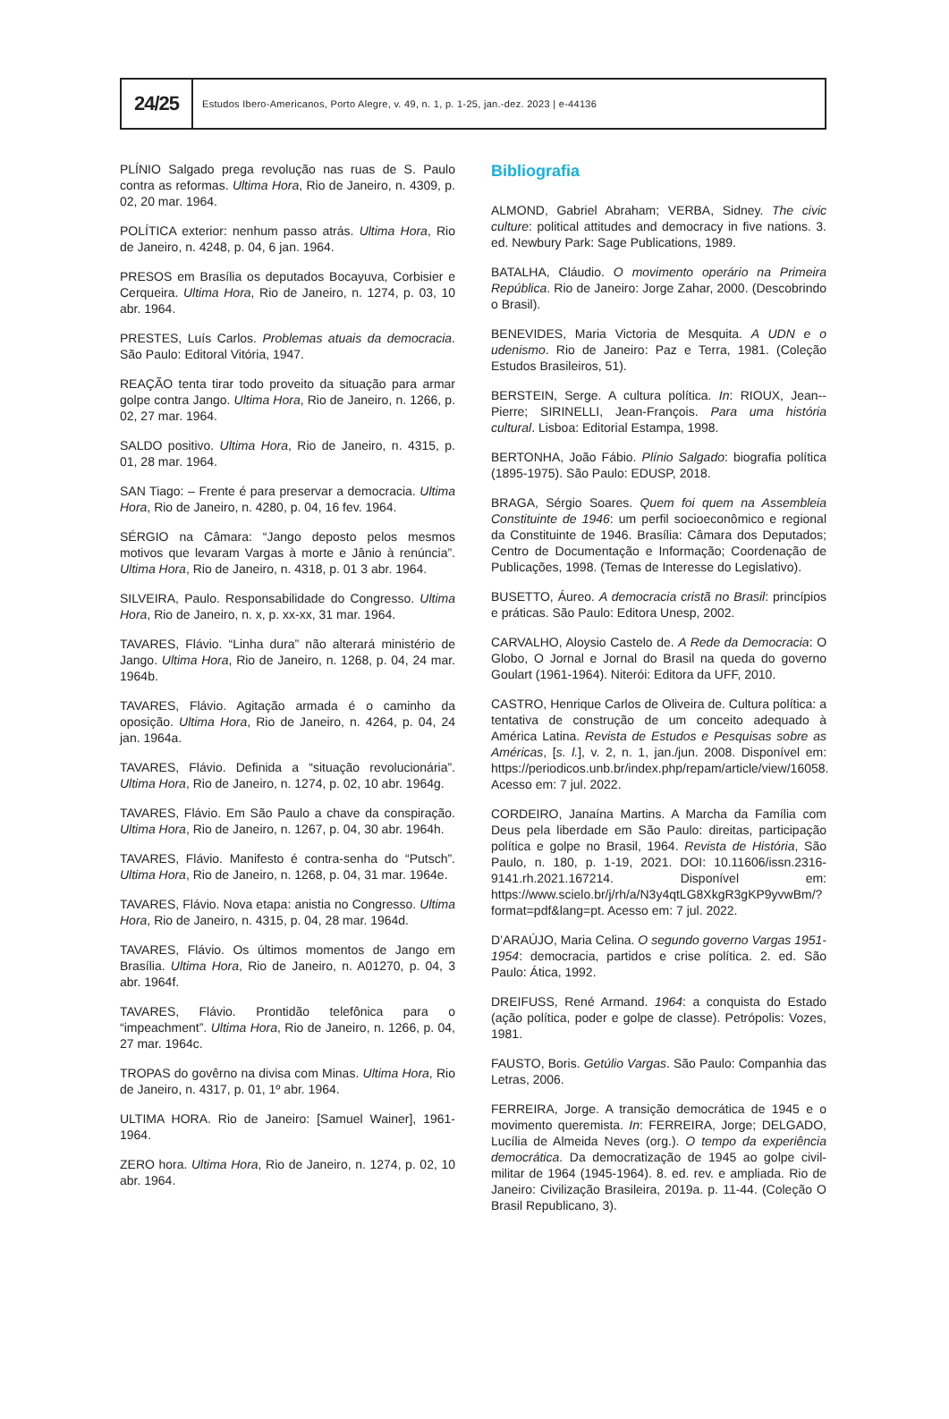24/25
Estudos Ibero-Americanos, Porto Alegre, v. 49, n. 1, p. 1-25, jan.-dez. 2023 | e-44136
PLÍNIO Salgado prega revolução nas ruas de S. Paulo contra as reformas. Ultima Hora, Rio de Janeiro, n. 4309, p. 02, 20 mar. 1964.
POLÍTICA exterior: nenhum passo atrás. Ultima Hora, Rio de Janeiro, n. 4248, p. 04, 6 jan. 1964.
PRESOS em Brasília os deputados Bocayuva, Corbisier e Cerqueira. Ultima Hora, Rio de Janeiro, n. 1274, p. 03, 10 abr. 1964.
PRESTES, Luís Carlos. Problemas atuais da democracia. São Paulo: Editoral Vitória, 1947.
REAÇÃO tenta tirar todo proveito da situação para armar golpe contra Jango. Ultima Hora, Rio de Janeiro, n. 1266, p. 02, 27 mar. 1964.
SALDO positivo. Ultima Hora, Rio de Janeiro, n. 4315, p. 01, 28 mar. 1964.
SAN Tiago: – Frente é para preservar a democracia. Ultima Hora, Rio de Janeiro, n. 4280, p. 04, 16 fev. 1964.
SÉRGIO na Câmara: “Jango deposto pelos mesmos motivos que levaram Vargas à morte e Jânio à renúncia”. Ultima Hora, Rio de Janeiro, n. 4318, p. 01 3 abr. 1964.
SILVEIRA, Paulo. Responsabilidade do Congresso. Ultima Hora, Rio de Janeiro, n. x, p. xx-xx, 31 mar. 1964.
TAVARES, Flávio. “Linha dura” não alterará ministério de Jango. Ultima Hora, Rio de Janeiro, n. 1268, p. 04, 24 mar. 1964b.
TAVARES, Flávio. Agitação armada é o caminho da oposição. Ultima Hora, Rio de Janeiro, n. 4264, p. 04, 24 jan. 1964a.
TAVARES, Flávio. Definida a “situação revolucionária”. Ultima Hora, Rio de Janeiro, n. 1274, p. 02, 10 abr. 1964g.
TAVARES, Flávio. Em São Paulo a chave da conspiração. Ultima Hora, Rio de Janeiro, n. 1267, p. 04, 30 abr. 1964h.
TAVARES, Flávio. Manifesto é contra-senha do “Putsch”. Ultima Hora, Rio de Janeiro, n. 1268, p. 04, 31 mar. 1964e.
TAVARES, Flávio. Nova etapa: anistia no Congresso. Ultima Hora, Rio de Janeiro, n. 4315, p. 04, 28 mar. 1964d.
TAVARES, Flávio. Os últimos momentos de Jango em Brasília. Ultima Hora, Rio de Janeiro, n. A01270, p. 04, 3 abr. 1964f.
TAVARES, Flávio. Prontidão telefônica para o “impeachment”. Ultima Hora, Rio de Janeiro, n. 1266, p. 04, 27 mar. 1964c.
TROPAS do govêrno na divisa com Minas. Ultima Hora, Rio de Janeiro, n. 4317, p. 01, 1º abr. 1964.
ULTIMA HORA. Rio de Janeiro: [Samuel Wainer], 1961-1964.
ZERO hora. Ultima Hora, Rio de Janeiro, n. 1274, p. 02, 10 abr. 1964.
Bibliografia
ALMOND, Gabriel Abraham; VERBA, Sidney. The civic culture: political attitudes and democracy in five nations. 3. ed. Newbury Park: Sage Publications, 1989.
BATALHA, Cláudio. O movimento operário na Primeira República. Rio de Janeiro: Jorge Zahar, 2000. (Descobrindo o Brasil).
BENEVIDES, Maria Victoria de Mesquita. A UDN e o udenismo. Rio de Janeiro: Paz e Terra, 1981. (Coleção Estudos Brasileiros, 51).
BERSTEIN, Serge. A cultura política. In: RIOUX, Jean--Pierre; SIRINELLI, Jean-François. Para uma história cultural. Lisboa: Editorial Estampa, 1998.
BERTONHA, João Fábio. Plínio Salgado: biografia política (1895-1975). São Paulo: EDUSP, 2018.
BRAGA, Sérgio Soares. Quem foi quem na Assembleia Constituinte de 1946: um perfil socioeconômico e regional da Constituinte de 1946. Brasília: Câmara dos Deputados; Centro de Documentação e Informação; Coordenação de Publicações, 1998. (Temas de Interesse do Legislativo).
BUSETTO, Áureo. A democracia cristã no Brasil: princípios e práticas. São Paulo: Editora Unesp, 2002.
CARVALHO, Aloysio Castelo de. A Rede da Democracia: O Globo, O Jornal e Jornal do Brasil na queda do governo Goulart (1961-1964). Niterói: Editora da UFF, 2010.
CASTRO, Henrique Carlos de Oliveira de. Cultura política: a tentativa de construção de um conceito adequado à América Latina. Revista de Estudos e Pesquisas sobre as Américas, [s. l.], v. 2, n. 1, jan./jun. 2008. Disponível em: https://periodicos.unb.br/index.php/repam/article/view/16058. Acesso em: 7 jul. 2022.
CORDEIRO, Janaína Martins. A Marcha da Família com Deus pela liberdade em São Paulo: direitas, participação política e golpe no Brasil, 1964. Revista de História, São Paulo, n. 180, p. 1-19, 2021. DOI: 10.11606/issn.2316-9141.rh.2021.167214. Disponível em: https://www.scielo.br/j/rh/a/N3y4qtLG8XkgR3gKP9yvwBm/?format=pdf&lang=pt. Acesso em: 7 jul. 2022.
D’ARAÚJO, Maria Celina. O segundo governo Vargas 1951-1954: democracia, partidos e crise política. 2. ed. São Paulo: Ática, 1992.
DREIFUSS, René Armand. 1964: a conquista do Estado (ação política, poder e golpe de classe). Petrópolis: Vozes, 1981.
FAUSTO, Boris. Getúlio Vargas. São Paulo: Companhia das Letras, 2006.
FERREIRA, Jorge. A transição democrática de 1945 e o movimento queremista. In: FERREIRA, Jorge; DELGADO, Lucília de Almeida Neves (org.). O tempo da experiência democrática. Da democratização de 1945 ao golpe civil-militar de 1964 (1945-1964). 8. ed. rev. e ampliada. Rio de Janeiro: Civilização Brasileira, 2019a. p. 11-44. (Coleção O Brasil Republicano, 3).